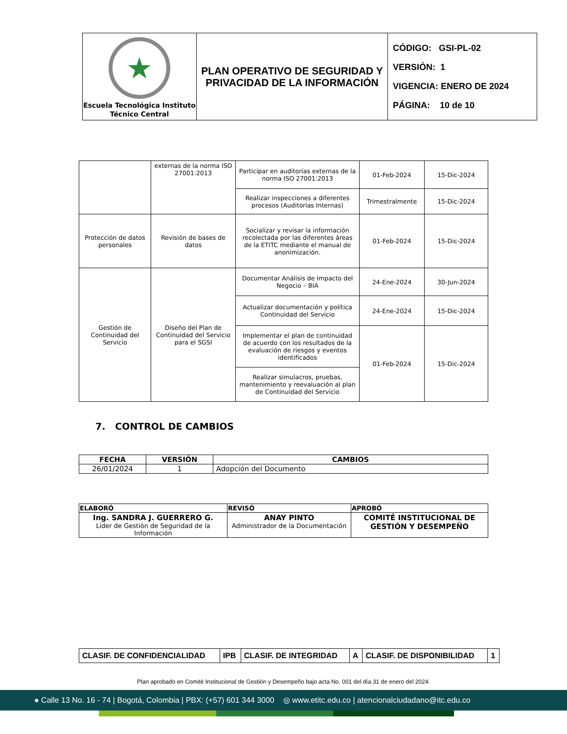| ★ Escuela Tecnológica Instituto Técnico Central | PLAN OPERATIVO DE SEGURIDAD Y PRIVACIDAD DE LA INFORMACIÓN | CÓDIGO: GSI-PL-02 VERSIÓN: 1 VIGENCIA: ENERO DE 2024 PÁGINA: 10 de 10 |
| | externas de la norma ISO 27001:2013 | Participar en auditorías externas de la norma ISO 27001:2013 | 01-Feb-2024 | 15-Dic-2024 |
| | | Realizar inspecciones a diferentes procesos (Auditorías Internas) | Trimestralmente | 15-Dic-2024 |
| Protección de datos personales | Revisión de bases de datos | Socializar y revisar la información recolectada por las diferentes áreas de la ETITC mediante el manual de anonimización. | 01-Feb-2024 | 15-Dic-2024 |
| Gestión de Continuidad del Servicio | Diseño del Plan de Continuidad del Servicio para el SGSI | Documentar Análisis de Impacto del Negocio – BIA | 24-Ene-2024 | 30-Jun-2024 |
| | | Actualizar documentación y política Continuidad del Servicio | 24-Ene-2024 | 15-Dic-2024 |
| | | Implementar el plan de continuidad de acuerdo con los resultados de la evaluación de riesgos y eventos identificados | 01-Feb-2024 | 15-Dic-2024 |
| | | Realizar simulacros, pruebas, mantenimiento y reevaluación al plan de Continuidad del Servicio | | |
7. CONTROL DE CAMBIOS
| FECHA | VERSIÓN | CAMBIOS |
| --- | --- | --- |
| 26/01/2024 | 1 | Adopción del Documento |
| ELABORÓ | REVISÓ | APROBÓ |
| --- | --- | --- |
| Ing. SANDRA J. GUERRERO G. Líder de Gestión de Seguridad de la Información | ANAY PINTO Administrador de la Documentación | COMITÉ INSTITUCIONAL DE GESTIÓN Y DESEMPEÑO |
| CLASIF. DE CONFIDENCIALIDAD | IPB | CLASIF. DE INTEGRIDAD | A | CLASIF. DE DISPONIBILIDAD | 1 |
Plan aprobado en Comité Institucional de Gestión y Desempeño bajo acta No. 001 del día 31 de enero del 2024.
● Calle 13 No. 16 - 74 | Bogotá, Colombia | PBX: (+57) 601 344 3000 ◎ www.etitc.edu.co | atencionalciudadano@itc.edu.co